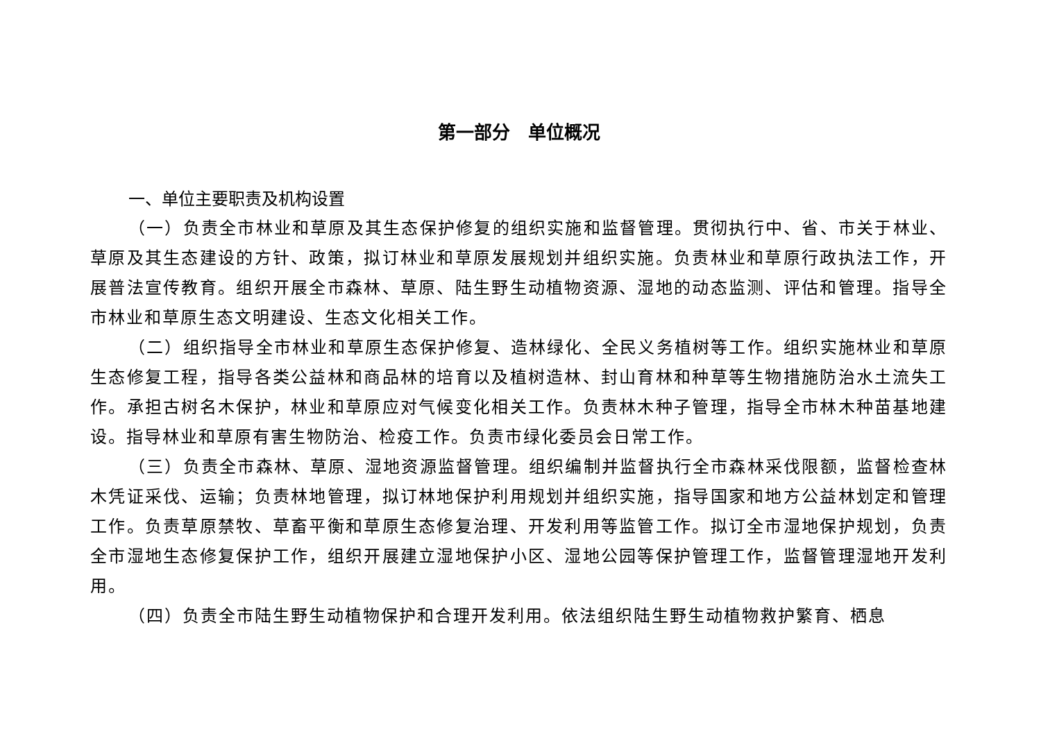第一部分　单位概况
一、单位主要职责及机构设置
（一）负责全市林业和草原及其生态保护修复的组织实施和监督管理。贯彻执行中、省、市关于林业、草原及其生态建设的方针、政策，拟订林业和草原发展规划并组织实施。负责林业和草原行政执法工作，开展普法宣传教育。组织开展全市森林、草原、陆生野生动植物资源、湿地的动态监测、评估和管理。指导全市林业和草原生态文明建设、生态文化相关工作。
（二）组织指导全市林业和草原生态保护修复、造林绿化、全民义务植树等工作。组织实施林业和草原生态修复工程，指导各类公益林和商品林的培育以及植树造林、封山育林和种草等生物措施防治水土流失工作。承担古树名木保护，林业和草原应对气候变化相关工作。负责林木种子管理，指导全市林木种苗基地建设。指导林业和草原有害生物防治、检疫工作。负责市绿化委员会日常工作。
（三）负责全市森林、草原、湿地资源监督管理。组织编制并监督执行全市森林采伐限额，监督检查林木凭证采伐、运输；负责林地管理，拟订林地保护利用规划并组织实施，指导国家和地方公益林划定和管理工作。负责草原禁牧、草畜平衡和草原生态修复治理、开发利用等监管工作。拟订全市湿地保护规划，负责全市湿地生态修复保护工作，组织开展建立湿地保护小区、湿地公园等保护管理工作，监督管理湿地开发利用。
（四）负责全市陆生野生动植物保护和合理开发利用。依法组织陆生野生动植物救护繁育、栖息